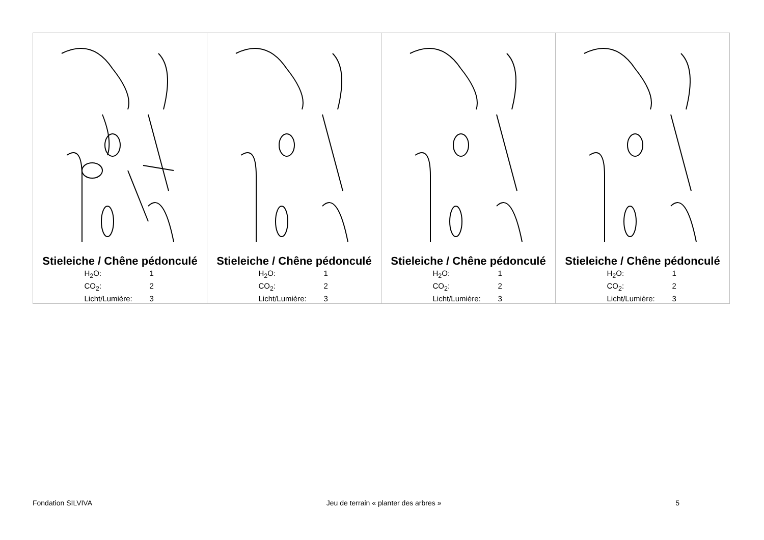| Stieleiche / Chêne pédonculé H<sub>2</sub>O: 1 CO<sub>2</sub>: 2 Licht/Lumière: 3 | Stieleiche / Chêne pédonculé H<sub>2</sub>O: 1 CO<sub>2</sub>: 2 Licht/Lumière: 3 | Stieleiche / Chêne pédonculé H<sub>2</sub>O: 1 CO<sub>2</sub>: 2 Licht/Lumière: 3 | Stieleiche / Chêne pédonculé H<sub>2</sub>O: 1 CO<sub>2</sub>: 2 Licht/Lumière: 3 |
Fondation SILVIVA Jeu de terrain « planter des arbres » 5